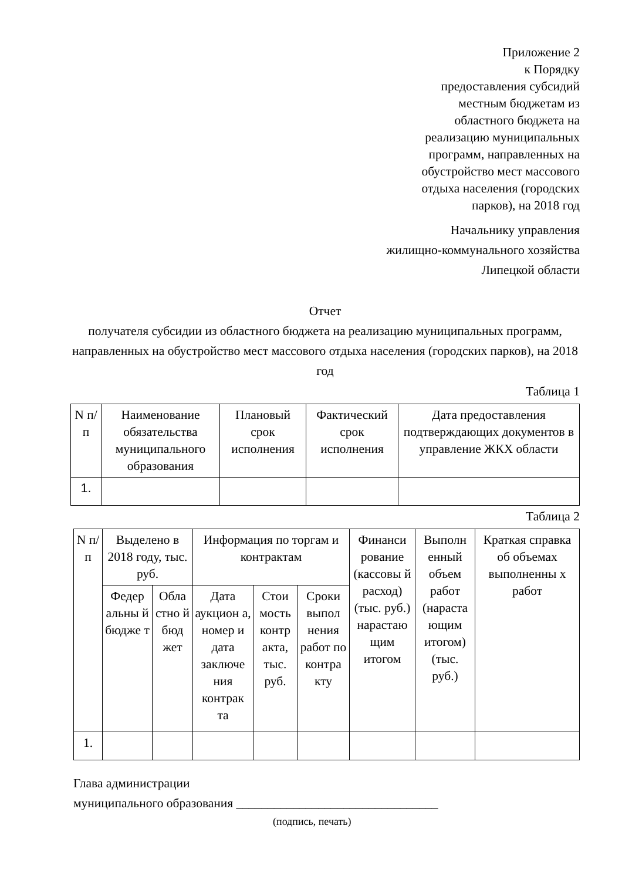Приложение 2
к Порядку
предоставления субсидий
местным бюджетам из
областного бюджета на
реализацию муниципальных
программ, направленных на
обустройство мест массового
отдыха населения (городских
парков), на 2018 год
Начальнику управления
жилищно-коммунального хозяйства
Липецкой области
Отчет
получателя субсидии из областного бюджета на реализацию муниципальных программ, направленных на обустройство мест массового отдыха населения (городских парков), на 2018 год
Таблица 1
| N п/п | Наименование обязательства муниципального образования | Плановый срок исполнения | Фактический срок исполнения | Дата предоставления подтверждающих документов в управление ЖКХ области |
| --- | --- | --- | --- | --- |
| 1. | | | | |
Таблица 2
| N п/п | Выделено в 2018 году, тыс. руб. | | Информация по торгам и контрактам | | | Финанси рование (кассовы й расход) (тыс. руб.) нарастаю щим итогом | Выполн енный объем работ (нараста ющим итогом) (тыс. руб.) | Краткая справка об объемах выполненны х работ |
| --- | --- | --- | --- | --- | --- | --- | --- | --- |
| | Федер альны й бюдже т | Обла стно й бюд жет | Дата аукцион а, номер и дата заключе ния контрак та | Стои мость контр акта, тыс. руб. | Сроки выпол нения работ по контра кту | | | |
| 1. | | | | | | | | |
Глава администрации
муниципального образования ________________________________
(подпись, печать)